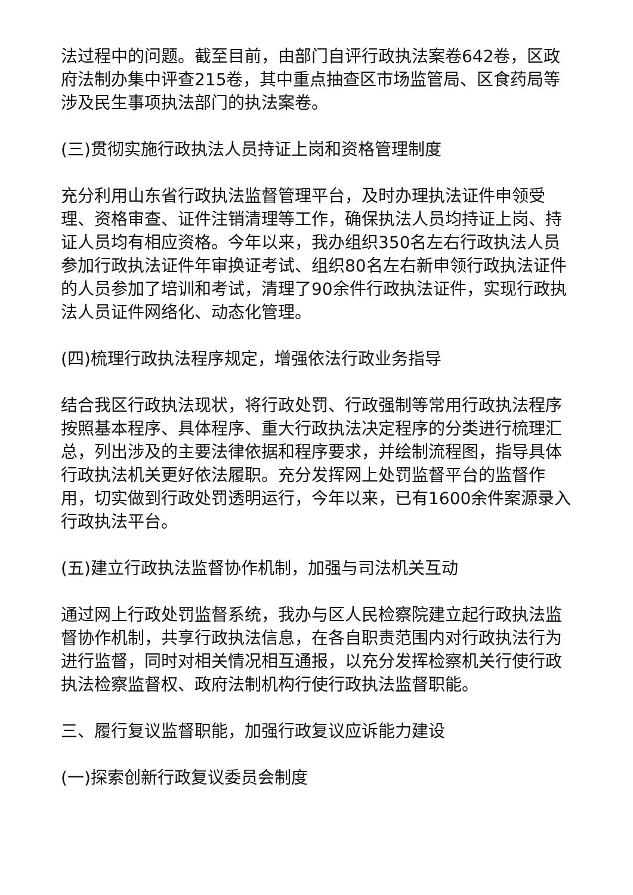法过程中的问题。截至目前，由部门自评行政执法案卷642卷，区政府法制办集中评查215卷，其中重点抽查区市场监管局、区食药局等涉及民生事项执法部门的执法案卷。
(三)贯彻实施行政执法人员持证上岗和资格管理制度
充分利用山东省行政执法监督管理平台，及时办理执法证件申领受理、资格审查、证件注销清理等工作，确保执法人员均持证上岗、持证人员均有相应资格。今年以来，我办组织350名左右行政执法人员参加行政执法证件年审换证考试、组织80名左右新申领行政执法证件的人员参加了培训和考试，清理了90余件行政执法证件，实现行政执法人员证件网络化、动态化管理。
(四)梳理行政执法程序规定，增强依法行政业务指导
结合我区行政执法现状，将行政处罚、行政强制等常用行政执法程序按照基本程序、具体程序、重大行政执法决定程序的分类进行梳理汇总，列出涉及的主要法律依据和程序要求，并绘制流程图，指导具体行政执法机关更好依法履职。充分发挥网上处罚监督平台的监督作用，切实做到行政处罚透明运行，今年以来，已有1600余件案源录入行政执法平台。
(五)建立行政执法监督协作机制，加强与司法机关互动
通过网上行政处罚监督系统，我办与区人民检察院建立起行政执法监督协作机制，共享行政执法信息，在各自职责范围内对行政执法行为进行监督，同时对相关情况相互通报，以充分发挥检察机关行使行政执法检察监督权、政府法制机构行使行政执法监督职能。
三、履行复议监督职能，加强行政复议应诉能力建设
(一)探索创新行政复议委员会制度